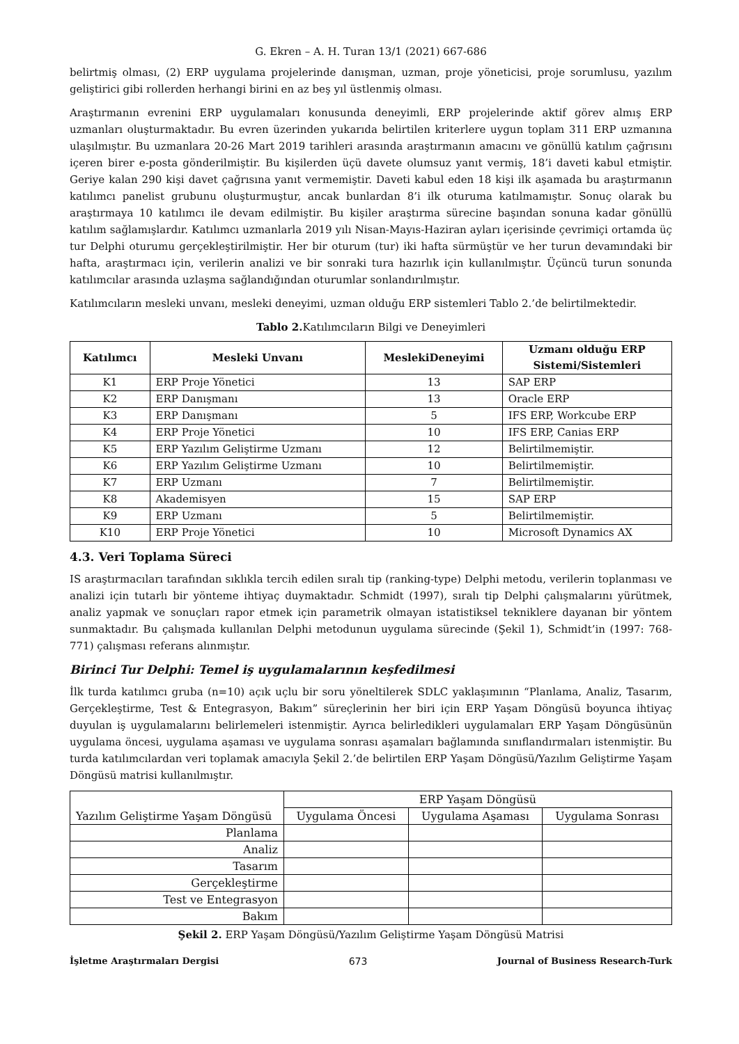G. Ekren – A. H. Turan 13/1 (2021) 667-686
belirtmiş olması, (2) ERP uygulama projelerinde danışman, uzman, proje yöneticisi, proje sorumlusu, yazılım geliştirici gibi rollerden herhangi birini en az beş yıl üstlenmiş olması.
Araştırmanın evrenini ERP uygulamaları konusunda deneyimli, ERP projelerinde aktif görev almış ERP uzmanları oluşturmaktadır. Bu evren üzerinden yukarıda belirtilen kriterlere uygun toplam 311 ERP uzmanına ulaşılmıştır. Bu uzmanlara 20-26 Mart 2019 tarihleri arasında araştırmanın amacını ve gönüllü katılım çağrısını içeren birer e-posta gönderilmiştir. Bu kişilerden üçü davete olumsuz yanıt vermiş, 18’i daveti kabul etmiştir. Geriye kalan 290 kişi davet çağrısına yanıt vermemiştir. Daveti kabul eden 18 kişi ilk aşamada bu araştırmanın katılımcı panelist grubunu oluşturmuştur, ancak bunlardan 8’i ilk oturuma katılmamıştır. Sonuç olarak bu araştırmaya 10 katılımcı ile devam edilmiştir. Bu kişiler araştırma sürecine başından sonuna kadar gönüllü katılım sağlamışlardır. Katılımcı uzmanlarla 2019 yılı Nisan-Mayıs-Haziran ayları içerisinde çevrimiçi ortamda üç tur Delphi oturumu gerçekleştirilmiştir. Her bir oturum (tur) iki hafta sürmüştür ve her turun devamındaki bir hafta, araştırmacı için, verilerin analizi ve bir sonraki tura hazırlık için kullanılmıştır. Üçüncü turun sonunda katılımcılar arasında uzlaşma sağlandığından oturumlar sonlandırılmıştır.
Katılımcıların mesleki unvanı, mesleki deneyimi, uzman olduğu ERP sistemleri Tablo 2.’de belirtilmektedir.
Tablo 2. Katılımcıların Bilgi ve Deneyimleri
| Katılımcı | Mesleki Unvanı | MeslekiDeneyimi | Uzmanı olduğu ERP Sistemi/Sistemleri |
| --- | --- | --- | --- |
| K1 | ERP Proje Yönetici | 13 | SAP ERP |
| K2 | ERP Danışmanı | 13 | Oracle ERP |
| K3 | ERP Danışmanı | 5 | IFS ERP, Workcube ERP |
| K4 | ERP Proje Yönetici | 10 | IFS ERP, Canias ERP |
| K5 | ERP Yazılım Geliştirme Uzmanı | 12 | Belirtilmemiştir. |
| K6 | ERP Yazılım Geliştirme Uzmanı | 10 | Belirtilmemiştir. |
| K7 | ERP Uzmanı | 7 | Belirtilmemiştir. |
| K8 | Akademisyen | 15 | SAP ERP |
| K9 | ERP Uzmanı | 5 | Belirtilmemiştir. |
| K10 | ERP Proje Yönetici | 10 | Microsoft Dynamics AX |
4.3. Veri Toplama Süreci
IS araştırmacıları tarafından sıklıkla tercih edilen sıralı tip (ranking-type) Delphi metodu, verilerin toplanması ve analizi için tutarlı bir yönteme ihtiyaç duymaktadır. Schmidt (1997), sıralı tip Delphi çalışmalarını yürütmek, analiz yapmak ve sonuçları rapor etmek için parametrik olmayan istatistiksel tekniklere dayanan bir yöntem sunmaktadır. Bu çalışmada kullanılan Delphi metodunun uygulama sürecinde (Şekil 1), Schmidt’in (1997: 768-771) çalışması referans alınmıştır.
Birinci Tur Delphi: Temel iş uygulamalarının keşfedilmesi
İlk turda katılımcı gruba (n=10) açık uçlu bir soru yöneltilerek SDLC yaklaşımının “Planlama, Analiz, Tasarım, Gerçekleştirme, Test & Entegrasyon, Bakım” süreçlerinin her biri için ERP Yaşam Döngüsü boyunca ihtiyaç duyulan iş uygulamalarını belirlemeleri istenmiştir. Ayrıca belirledikleri uygulamaları ERP Yaşam Döngüsünün uygulama öncesi, uygulama aşaması ve uygulama sonrası aşamaları bağlamında sınıflandırmaları istenmiştir. Bu turda katılımcılardan veri toplamak amacıyla Şekil 2.’de belirtilen ERP Yaşam Döngüsü/Yazılım Geliştirme Yaşam Döngüsü matrisi kullanılmıştır.
| Yazılım Geliştirme Yaşam Döngüsü | ERP Yaşam Döngüsü | | |
| | Uygulama Öncesi | Uygulama Aşaması | Uygulama Sonrası |
| Planlama | | | |
| Analiz | | | |
| Tasarım | | | |
| Gerçekleştirme | | | |
| Test ve Entegrasyon | | | |
| Bakım | | | |
Şekil 2. ERP Yaşam Döngüsü/Yazılım Geliştirme Yaşam Döngüsü Matrisi
İşletme Araştırmaları Dergisi 673 Journal of Business Research-Turk